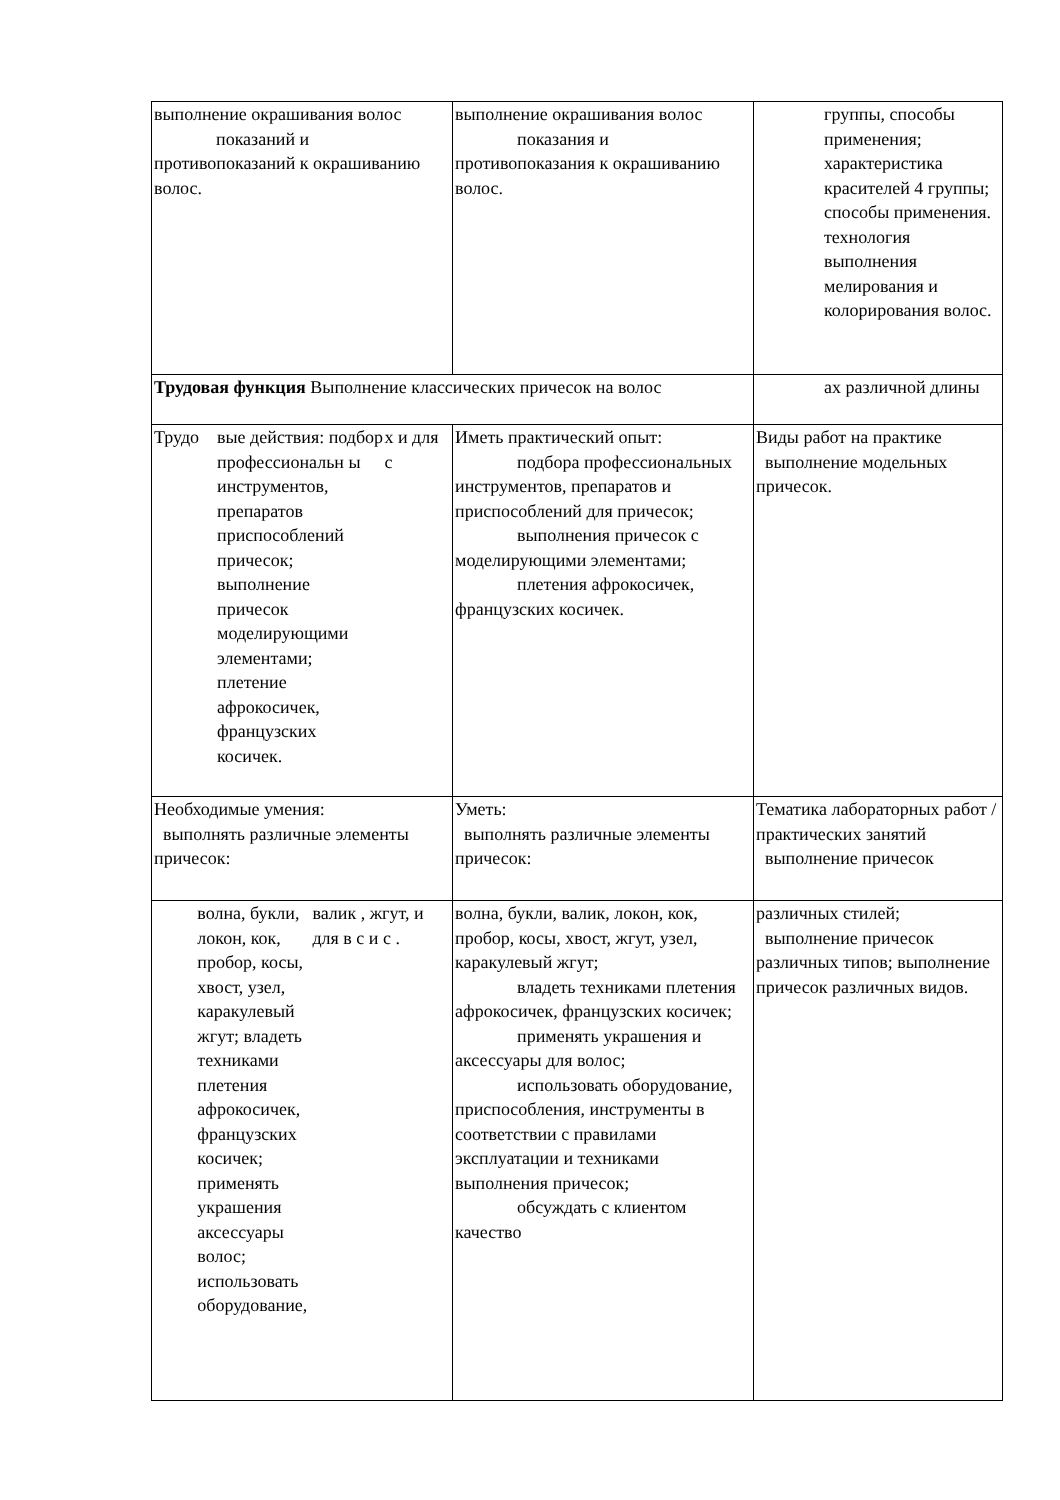| выполнение окрашивания волос показаний и противопоказаний к окрашиванию волос. | выполнение окрашивания волос показания и противопоказания к окрашиванию волос. | группы, способы применения; характеристика красителей 4 группы; способы применения. технология выполнения мелирования и колорирования волос. |
| Трудовая функция Выполнение классических причесок на волос | | ах различной длины |
| Трудо вые действия: подбор профессиональн ы инструментов, препаратов приспособлений причесок; выполнение причесок моделирующими элементами; плетение афрокосичек, французских косичек. х и для с | Иметь практический опыт: подбора профессиональных инструментов, препаратов и приспособлений для причесок; выполнения причесок с моделирующими элементами; плетения афрокосичек, французских косичек. | Виды работ на практике выполнение модельных причесок. |
| Необходимые умения: выполнять различные элементы причесок: | Уметь: выполнять различные элементы причесок: | Тематика лабораторных работ /практических занятий выполнение причесок |
| волна, букли, локон, кок, пробор, косы, хвост, узел, каракулевый жгут; владеть техниками плетения афрокосичек, французских косичек; применять украшения аксессуары волос; использовать оборудование, валик , жгут, и для в с и с . | волна, букли, валик, локон, кок, пробор, косы, хвост, жгут, узел, каракулевый жгут; владеть техниками плетения афрокосичек, французских косичек; применять украшения и аксессуары для волос; использовать оборудование, приспособления, инструменты в соответствии с правилами эксплуатации и техниками выполнения причесок; обсуждать с клиентом качество | различных стилей; выполнение причесок различных типов; выполнение причесок различных видов. |